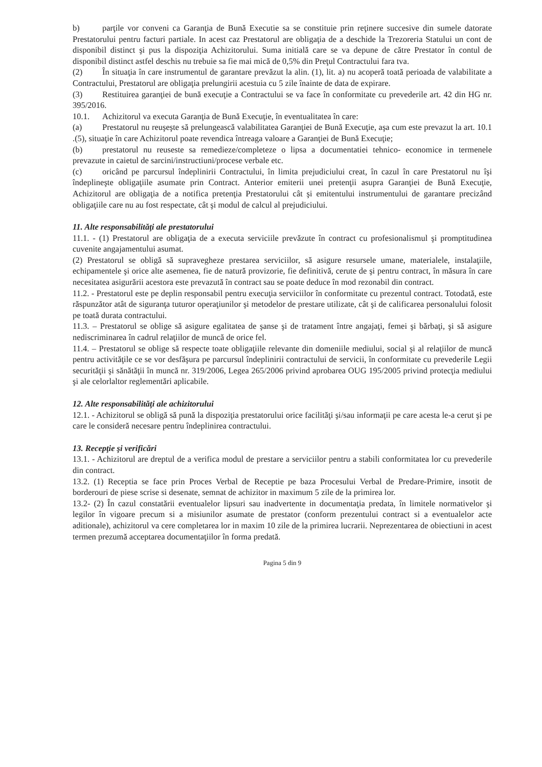b) parţile vor conveni ca Garanţia de Bună Executie sa se constituie prin reţinere succesive din sumele datorate Prestatorului pentru facturi partiale. In acest caz Prestatorul are obligaţia de a deschide la Trezoreria Statului un cont de disponibil distinct şi pus la dispoziţia Achizitorului. Suma initială care se va depune de către Prestator în contul de disponibil distinct astfel deschis nu trebuie sa fie mai mică de 0,5% din Preţul Contractului fara tva.
(2) În situaţia în care instrumentul de garantare prevăzut la alin. (1), lit. a) nu acoperă toată perioada de valabilitate a Contractului, Prestatorul are obligaţia prelungirii acestuia cu 5 zile înainte de data de expirare.
(3) Restituirea garanţiei de bună execuţie a Contractului se va face în conformitate cu prevederile art. 42 din HG nr. 395/2016.
10.1. Achizitorul va executa Garanţia de Bună Execuţie, în eventualitatea în care:
(a) Prestatorul nu reuşeşte să prelungească valabilitatea Garanţiei de Bună Execuţie, aşa cum este prevazut la art. 10.1 .(5), situaţie în care Achizitorul poate revendica întreaga valoare a Garanţiei de Bună Execuţie;
(b) prestatorul nu reuseste sa remedieze/completeze o lipsa a documentatiei tehnico- economice in termenele prevazute in caietul de sarcini/instructiuni/procese verbale etc.
(c) oricând pe parcursul îndeplinirii Contractului, în limita prejudiciului creat, în cazul în care Prestatorul nu îşi îndeplineşte obligaţiile asumate prin Contract. Anterior emiterii unei pretenţii asupra Garanţiei de Bună Execuţie, Achizitorul are obligaţia de a notifica pretenţia Prestatorului cât şi emitentului instrumentului de garantare precizând obligaţiile care nu au fost respectate, cât şi modul de calcul al prejudiciului.
11. Alte responsabilităţi ale prestatorului
11.1. - (1) Prestatorul are obligaţia de a executa serviciile prevăzute în contract cu profesionalismul şi promptitudinea cuvenite angajamentului asumat.
(2) Prestatorul se obligă să supravegheze prestarea serviciilor, să asigure resursele umane, materialele, instalaţiile, echipamentele şi orice alte asemenea, fie de natură provizorie, fie definitivă, cerute de şi pentru contract, în măsura în care necesitatea asigurării acestora este prevazută în contract sau se poate deduce în mod rezonabil din contract.
11.2. - Prestatorul este pe deplin responsabil pentru execuţia serviciilor în conformitate cu prezentul contract. Totodată, este răspunzător atât de siguranţa tuturor operaţiunilor şi metodelor de prestare utilizate, cât şi de calificarea personalului folosit pe toată durata contractului.
11.3. – Prestatorul se oblige să asigure egalitatea de şanse şi de tratament între angajaţi, femei şi bărbaţi, şi să asigure nediscriminarea în cadrul relaţiilor de muncă de orice fel.
11.4. – Prestatorul se oblige să respecte toate obligaţiile relevante din domeniile mediului, social şi al relaţiilor de muncă pentru activităţile ce se vor desfăşura pe parcursul îndeplinirii contractului de servicii, în conformitate cu prevederile Legii securităţii şi sănătăţii în muncă nr. 319/2006, Legea 265/2006 privind aprobarea OUG 195/2005 privind protecţia mediului şi ale celorlaltor reglementări aplicabile.
12. Alte responsabilităţi ale achizitorului
12.1. - Achizitorul se obligă să pună la dispoziţia prestatorului orice facilităţi şi/sau informaţii pe care acesta le-a cerut şi pe care le consideră necesare pentru îndeplinirea contractului.
13. Recepţie şi verificări
13.1. - Achizitorul are dreptul de a verifica modul de prestare a serviciilor pentru a stabili conformitatea lor cu prevederile din contract.
13.2. (1) Receptia se face prin Proces Verbal de Receptie pe baza Procesului Verbal de Predare-Primire, insotit de borderouri de piese scrise si desenate, semnat de achizitor in maximum 5 zile de la primirea lor.
13.2- (2) În cazul constatării eventualelor lipsuri sau inadvertente in documentaţia predata, în limitele normativelor şi legilor în vigoare precum si a misiunilor asumate de prestator (conform prezentului contract si a eventualelor acte aditionale), achizitorul va cere completarea lor in maxim 10 zile de la primirea lucrarii. Neprezentarea de obiectiuni in acest termen prezumă acceptarea documentaţiilor în forma predată.
Pagina 5 din 9